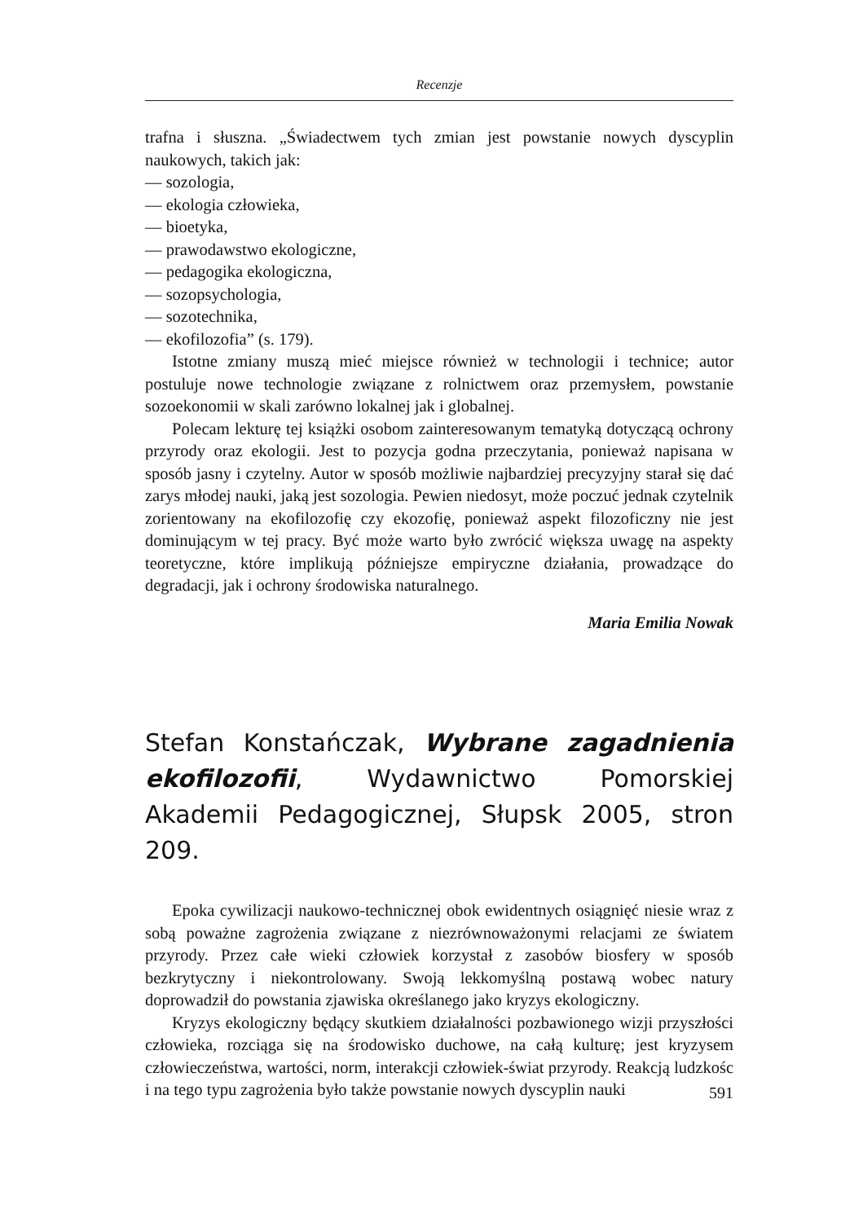Recenzje
trafna i słuszna. „Świadectwem tych zmian jest powstanie nowych dyscyplin naukowych, takich jak:
— sozologia,
— ekologia człowieka,
— bioetyka,
— prawodawstwo ekologiczne,
— pedagogika ekologiczna,
— sozopsychologia,
— sozotechnika,
— ekofilozofia” (s. 179).
Istotne zmiany muszą mieć miejsce również w technologii i technice; autor postuluje nowe technologie związane z rolnictwem oraz przemysłem, powstanie sozoekonomii w skali zarówno lokalnej jak i globalnej.
Polecam lekturę tej książki osobom zainteresowanym tematyką dotyczącą ochrony przyrody oraz ekologii. Jest to pozycja godna przeczytania, ponieważ napisana w sposób jasny i czytelny. Autor w sposób możliwie najbardziej precyzyjny starał się dać zarys młodej nauki, jaką jest sozologia. Pewien niedosyt, może poczuć jednak czytelnik zorientowany na ekofilozofię czy ekozofię, ponieważ aspekt filozoficzny nie jest dominującym w tej pracy. Być może warto było zwrócić większa uwagę na aspekty teoretyczne, które implikują późniejsze empiryczne działania, prowadzące do degradacji, jak i ochrony środowiska naturalnego.
Maria Emilia Nowak
Stefan Konstańczak, Wybrane zagadnienia ekofilozofii, Wydawnictwo Pomorskiej Akademii Pedagogicznej, Słupsk 2005, stron 209.
Epoka cywilizacji naukowo-technicznej obok ewidentnych osiągnięć niesie wraz z sobą poważne zagrożenia związane z niezrównoważonymi relacjami ze światem przyrody. Przez całe wieki człowiek korzystał z zasobów biosfery w sposób bezkrytyczny i niekontrolowany. Swoją lekkomyślną postawą wobec natury doprowadził do powstania zjawiska określanego jako kryzys ekologiczny.
Kryzys ekologiczny będący skutkiem działalności pozbawionego wizji przyszłości człowieka, rozciąga się na środowisko duchowe, na całą kulturę; jest kryzysem człowieczeństwa, wartości, norm, interakcji człowiek-świat przyrody. Reakcją ludzkośc i na tego typu zagrożenia było także powstanie nowych dyscyplin nauki
591